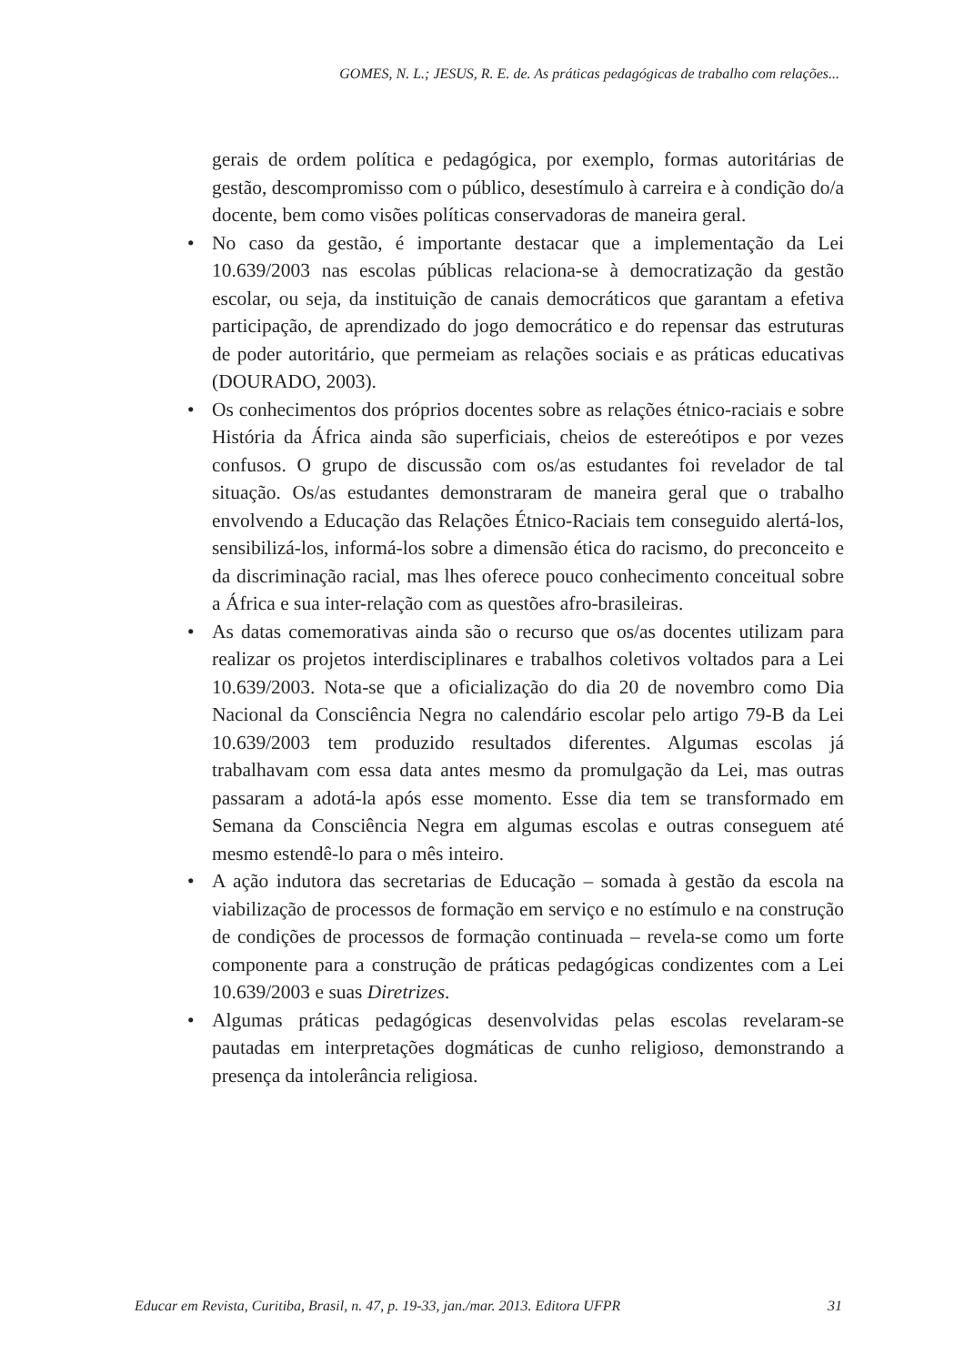GOMES, N. L.; JESUS, R. E. de. As práticas pedagógicas de trabalho com relações...
gerais de ordem política e pedagógica, por exemplo, formas autoritárias de gestão, descompromisso com o público, desestímulo à carreira e à condição do/a docente, bem como visões políticas conservadoras de maneira geral.
• No caso da gestão, é importante destacar que a implementação da Lei 10.639/2003 nas escolas públicas relaciona-se à democratização da gestão escolar, ou seja, da instituição de canais democráticos que garantam a efetiva participação, de aprendizado do jogo democrático e do repensar das estruturas de poder autoritário, que permeiam as relações sociais e as práticas educativas (DOURADO, 2003).
• Os conhecimentos dos próprios docentes sobre as relações étnico-raciais e sobre História da África ainda são superficiais, cheios de estereótipos e por vezes confusos. O grupo de discussão com os/as estudantes foi revelador de tal situação. Os/as estudantes demonstraram de maneira geral que o trabalho envolvendo a Educação das Relações Étnico-Raciais tem conseguido alertá-los, sensibilizá-los, informá-los sobre a dimensão ética do racismo, do preconceito e da discriminação racial, mas lhes oferece pouco conhecimento conceitual sobre a África e sua inter-relação com as questões afro-brasileiras.
• As datas comemorativas ainda são o recurso que os/as docentes utilizam para realizar os projetos interdisciplinares e trabalhos coletivos voltados para a Lei 10.639/2003. Nota-se que a oficialização do dia 20 de novembro como Dia Nacional da Consciência Negra no calendário escolar pelo artigo 79-B da Lei 10.639/2003 tem produzido resultados diferentes. Algumas escolas já trabalhavam com essa data antes mesmo da promulgação da Lei, mas outras passaram a adotá-la após esse momento. Esse dia tem se transformado em Semana da Consciência Negra em algumas escolas e outras conseguem até mesmo estendê-lo para o mês inteiro.
• A ação indutora das secretarias de Educação – somada à gestão da escola na viabilização de processos de formação em serviço e no estímulo e na construção de condições de processos de formação continuada – revela-se como um forte componente para a construção de práticas pedagógicas condizentes com a Lei 10.639/2003 e suas Diretrizes.
• Algumas práticas pedagógicas desenvolvidas pelas escolas revelaram-se pautadas em interpretações dogmáticas de cunho religioso, demonstrando a presença da intolerância religiosa.
Educar em Revista, Curitiba, Brasil, n. 47, p. 19-33, jan./mar. 2013. Editora UFPR 31